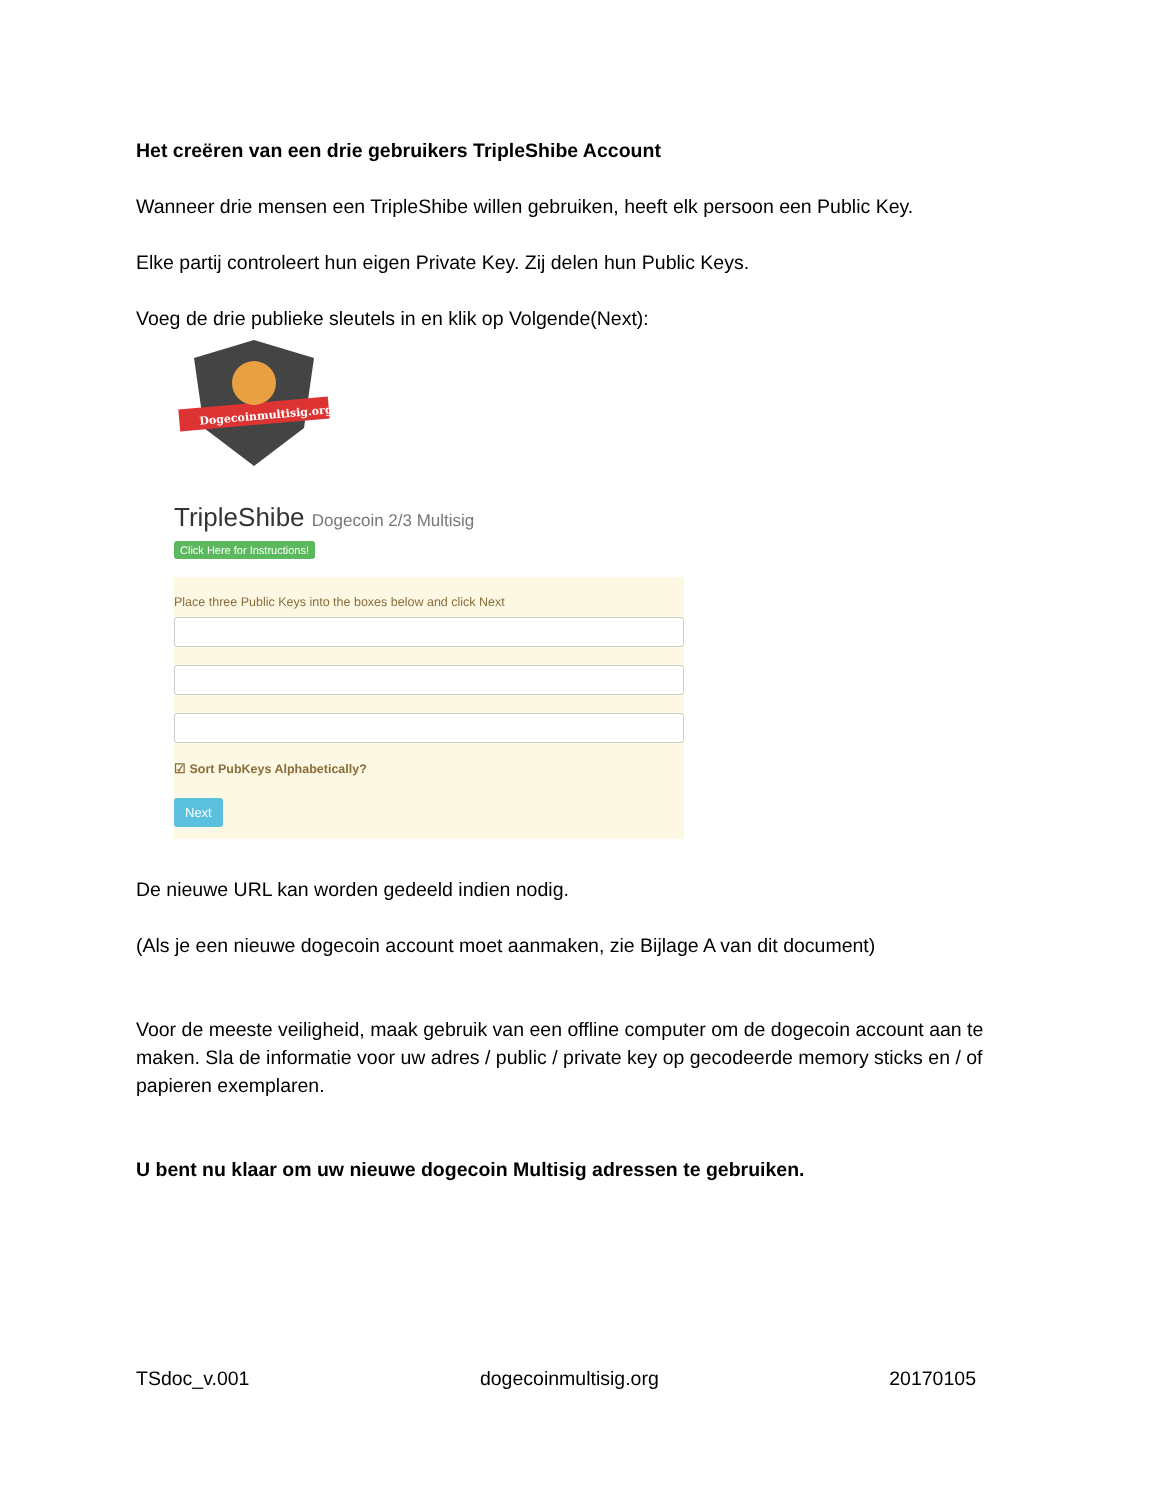Het creëren van een drie gebruikers TripleShibe Account
Wanneer drie mensen een TripleShibe willen gebruiken, heeft elk persoon een Public Key.
Elke partij controleert hun eigen Private Key. Zij delen hun Public Keys.
Voeg de drie publieke sleutels in en klik op Volgende(Next):
Dogecoinmultisig.org
TripleShibe Dogecoin 2/3 Multisig
Click Here for Instructions!
Place three Public Keys into the boxes below and click Next
☑ Sort PubKeys Alphabetically?
Next
De nieuwe URL kan worden gedeeld indien nodig.
(Als je een nieuwe dogecoin account moet aanmaken, zie Bijlage A van dit document)
Voor de meeste veiligheid, maak gebruik van een offline computer om de dogecoin account aan te maken. Sla de informatie voor uw adres / public / private key op gecodeerde memory sticks en / of papieren exemplaren.
U bent nu klaar om uw nieuwe dogecoin Multisig adressen te gebruiken.
TSdoc_v.001 dogecoinmultisig.org 20170105